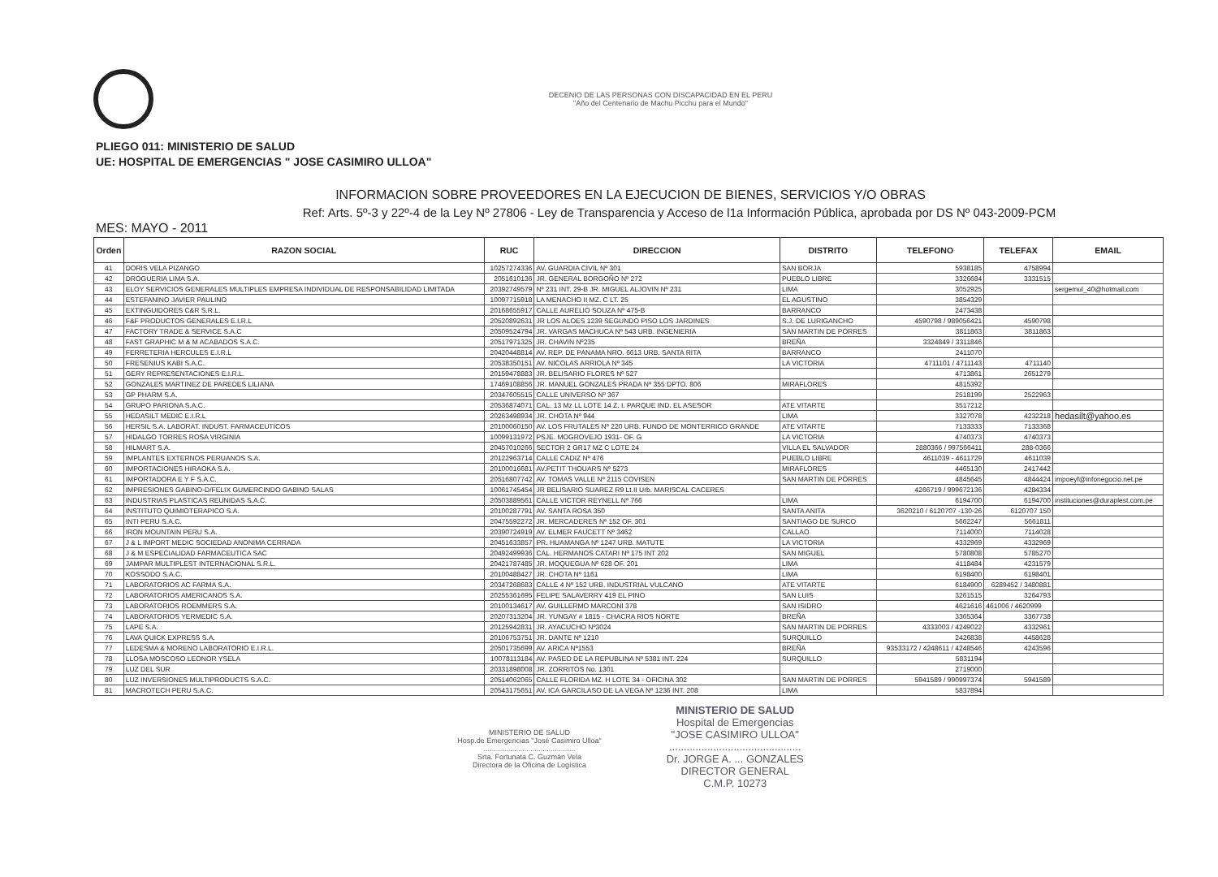DECENIO DE LAS PERSONAS CON DISCAPACIDAD EN EL PERU
"Año del Centenario de Machu Picchu para el Mundo"
PLIEGO 011: MINISTERIO DE SALUD
UE: HOSPITAL DE EMERGENCIAS " JOSE CASIMIRO ULLOA"
INFORMACION SOBRE PROVEEDORES EN LA EJECUCION DE BIENES, SERVICIOS Y/O OBRAS
Ref: Arts. 5º-3 y 22º-4 de la Ley Nº 27806 - Ley de Transparencia y Acceso de l1a Información Pública, aprobada por DS Nº 043-2009-PCM
MES: MAYO - 2011
| Orden | RAZON SOCIAL | RUC | DIRECCION | DISTRITO | TELEFONO | TELEFAX | EMAIL |
| --- | --- | --- | --- | --- | --- | --- | --- |
| 41 | DORIS VELA PIZANGO | 10257274336 | AV. GUARDIA CIVIL Nº 301 | SAN BORJA | 5938185 | 4758994 | |
| 42 | DROGUERIA LIMA S.A. | 2051610136 | JR. GENERAL BORGOÑO Nº 272 | PUEBLO LIBRE | 3326684 | 3331515 | |
| 43 | ELOY SERVICIOS GENERALES MULTIPLES EMPRESA INDIVIDUAL DE RESPONSABILIDAD LIMITADA | 20392749579 | Nº 231 INT. 29-B JR. MIGUEL ALJOVIN Nº 231 | LIMA | 3052925 | | sergemul_40@hotmail.com |
| 44 | ESTEFANINO JAVIER PAULINO | 10097715918 | LA MENACHO II MZ. C LT. 25 | EL AGUSTINO | 3854329 | | |
| 45 | EXTINGUIDORES C&R S.R.L. | 20168655917 | CALLE AURELIO SOUZA Nº 475-B | BARRANCO | 2473438 | | |
| 46 | F&F PRODUCTOS GENERALES E.I.R.L | 20520892631 | JR LOS ALOES 1239 SEGUNDO PISO LOS JARDINES | S.J. DE LURIGANCHO | 4590798 / 989056421 | 4590798 | |
| 47 | FACTORY TRADE & SERVICE S.A.C | 20509524794 | JR. VARGAS MACHUCA Nº 543 URB. INGENIERIA | SAN MARTIN DE PORRES | 3811863 | 3811863 | |
| 48 | FAST GRAPHIC M & M ACABADOS S.A.C. | 20517971325 | JR. CHAVIN Nº235 | BREÑA | 3324849 / 3311846 | | |
| 49 | FERRETERIA HERCULES E.I.R.L | 20420448814 | AV. REP. DE PANAMA NRO. 6613 URB. SANTA RITA | BARRANCO | 2411070 | | |
| 50 | FRESENIUS KABI S.A.C. | 20538350151 | AV. NICOLAS ARRIOLA Nº 345 | LA VICTORIA | 4711101 / 4711143 | 4711140 | |
| 51 | GERY REPRESENTACIONES E.I.R.L. | 20159478883 | JR. BELISARIO FLORES Nº 527 | | 4713861 | 2651279 | |
| 52 | GONZALES MARTINEZ DE PAREDES LILIANA | 17469108856 | JR. MANUEL GONZALES PRADA Nº 355 DPTO. 806 | MIRAFLORES | 4815392 | | |
| 53 | GP PHARM S.A. | 20347605515 | CALLE UNIVERSO Nº 367 | | 2518199 | 2522963 | |
| 54 | GRUPO PARIONA S.A.C. | 20536874071 | CAL. 13 Mz LL LOTE 14 Z. I. PARQUE IND. EL ASESOR | ATE VITARTE | 3517212 | | |
| 55 | HEDASILT MEDIC E.I.R.L | 20263498934 | JR. CHOTA Nº 944 | LIMA | 3327078 | 4232218 | hedasilt@yahoo.es |
| 56 | HERSIL S.A. LABORAT. INDUST. FARMACEUTICOS | 20100060150 | AV. LOS FRUTALES Nº 220 URB. FUNDO DE MONTERRICO GRANDE | ATE VITARTE | 7133333 | 7133368 | |
| 57 | HIDALGO TORRES ROSA VIRGINIA | 10099131972 | PSJE. MOGROVEJO 1931- OF. G | LA VICTORIA | 4740373 | 4740373 | |
| 58 | HILMART S.A. | 20457010266 | SECTOR 2 GR17 MZ C LOTE 24 | VILLA EL SALVADOR | 2880366 / 997566411 | 288-0366 | |
| 59 | IMPLANTES EXTERNOS PERUANOS S.A. | 20122963714 | CALLE CADIZ Nº 476 | PUEBLO LIBRE | 4611039 - 4611729 | 4611039 | |
| 60 | IMPORTACIONES HIRAOKA S.A. | 20100016681 | AV.PETIT THOUARS Nº 5273 | MIRAFLORES | 4465130 | 2417442 | |
| 61 | IMPORTADORA E Y F S.A.C. | 20516807742 | AV. TOMAS VALLE Nº 2115 COVISEN | SAN MARTIN DE PORRES | 4845645 | 4844424 | impoeyf@infonegocio.net.pe |
| 62 | IMPRESIONES GABINO-D/FELIX GUMERCINDO GABINO SALAS | 10061745454 | JR BELISARIO SUAREZ R9 Lt.II Urb. MARISCAL CACERES | | 4266719 / 999672136 | 4284334 | |
| 63 | INDUSTRIAS PLASTICAS REUNIDAS S.A.C. | 20503889561 | CALLE VICTOR REYNELL Nº 766 | LIMA | 6194700 | 6194700 | instituciones@duraplest.com.pe |
| 64 | INSTITUTO QUIMIOTERAPICO S.A. | 20100287791 | AV. SANTA ROSA 350 | SANTA ANITA | 3620210 / 6120707 -130-26 | 6120707 150 | |
| 65 | INTI PERU S.A.C. | 20475592272 | JR. MERCADERES Nº 152 OF. 301 | SANTIAGO DE SURCO | 5662247 | 5661811 | |
| 66 | IRON MOUNTAIN PERU S.A. | 20390724919 | AV. ELMER FAUCETT Nº 3462 | CALLAO | 7114000 | 7114028 | |
| 67 | J & L IMPORT MEDIC SOCIEDAD ANONIMA CERRADA | 20451633857 | PR. HUAMANGA Nº 1247 URB. MATUTE | LA VICTORIA | 4332969 | 4332969 | |
| 68 | J & M ESPECIALIDAD FARMACEUTICA SAC | 20492499936 | CAL. HERMANOS CATARI Nº 175 INT 202 | SAN MIGUEL | 5780808 | 5785270 | |
| 69 | JAMPAR MULTIPLEST INTERNACIONAL S.R.L. | 20421787485 | JR. MOQUEGUA Nº 628 OF. 201 | LIMA | 4118484 | 4231579 | |
| 70 | KOSSODO S.A.C. | 20100488427 | JR. CHOTA Nº 1161 | LIMA | 6198400 | 6198401 | |
| 71 | LABORATORIOS AC FARMA S.A. | 20347268683 | CALLE 4 Nº 152 URB. INDUSTRIAL VULCANO | ATE VITARTE | 6184900 | 6289452 / 3480881 | |
| 72 | LABORATORIOS AMERICANOS S.A. | 20255361695 | FELIPE SALAVERRY 419 EL PINO | SAN LUIS | 3261515 | 3264793 | |
| 73 | LABORATORIOS ROEMMERS S.A. | 20100134617 | AV. GUILLERMO MARCONI 378 | SAN ISIDRO | 4621616 | 461006 / 4620999 | |
| 74 | LABORATORIOS YERMEDIC S.A. | 20207313204 | JR. YUNGAY # 1815 - CHACRA RIOS NORTE | BREÑA | 3365364 | 3367738 | |
| 75 | LAPE S.A. | 20125942831 | JR. AYACUCHO Nº3024 | SAN MARTIN DE PORRES | 4333003 / 4249022 | 4332961 | |
| 76 | LAVA QUICK EXPRESS S.A. | 20106753751 | JR. DANTE Nº 1210 | SURQUILLO | 2426838 | 4458628 | |
| 77 | LEDESMA & MORENO LABORATORIO E.I.R.L. | 20501735699 | AV. ARICA Nº1553 | BREÑA | 93533172 / 4248611 / 4248546 | 4243596 | |
| 78 | LLOSA MOSCOSO LEONOR YSELA | 10078113184 | AV. PASEO DE LA REPUBLINA Nº 5381 INT. 224 | SURQUILLO | 5831194 | | |
| 79 | LUZ DEL SUR | 20331898008 | JR. ZORRITOS No. 1301 | | 2719000 | | |
| 80 | LUZ INVERSIONES MULTIPRODUCTS S.A.C. | 20514062065 | CALLE FLORIDA MZ. H LOTE 34 - OFICINA 302 | SAN MARTIN DE PORRES | 5941589 / 990997374 | 5941589 | |
| 81 | MACROTECH PERU S.A.C. | 20543175651 | AV. ICA GARCILASO DE LA VEGA Nº 1236 INT. 208 | LIMA | 5837894 | | |
MINISTERIO DE SALUD
Hosp.de Emergencias "José Casimiro Ulloa"
.............................................
Srta. Fortunata C. Guzmán Vela
Directora de la Oficina de Logística
MINISTERIO DE SALUD
Hospital de Emergencias
"JOSE CASIMIRO ULLOA"
.............................................
Dr. JORGE A. ... GONZALES
DIRECTOR GENERAL
C.M.P. 10273